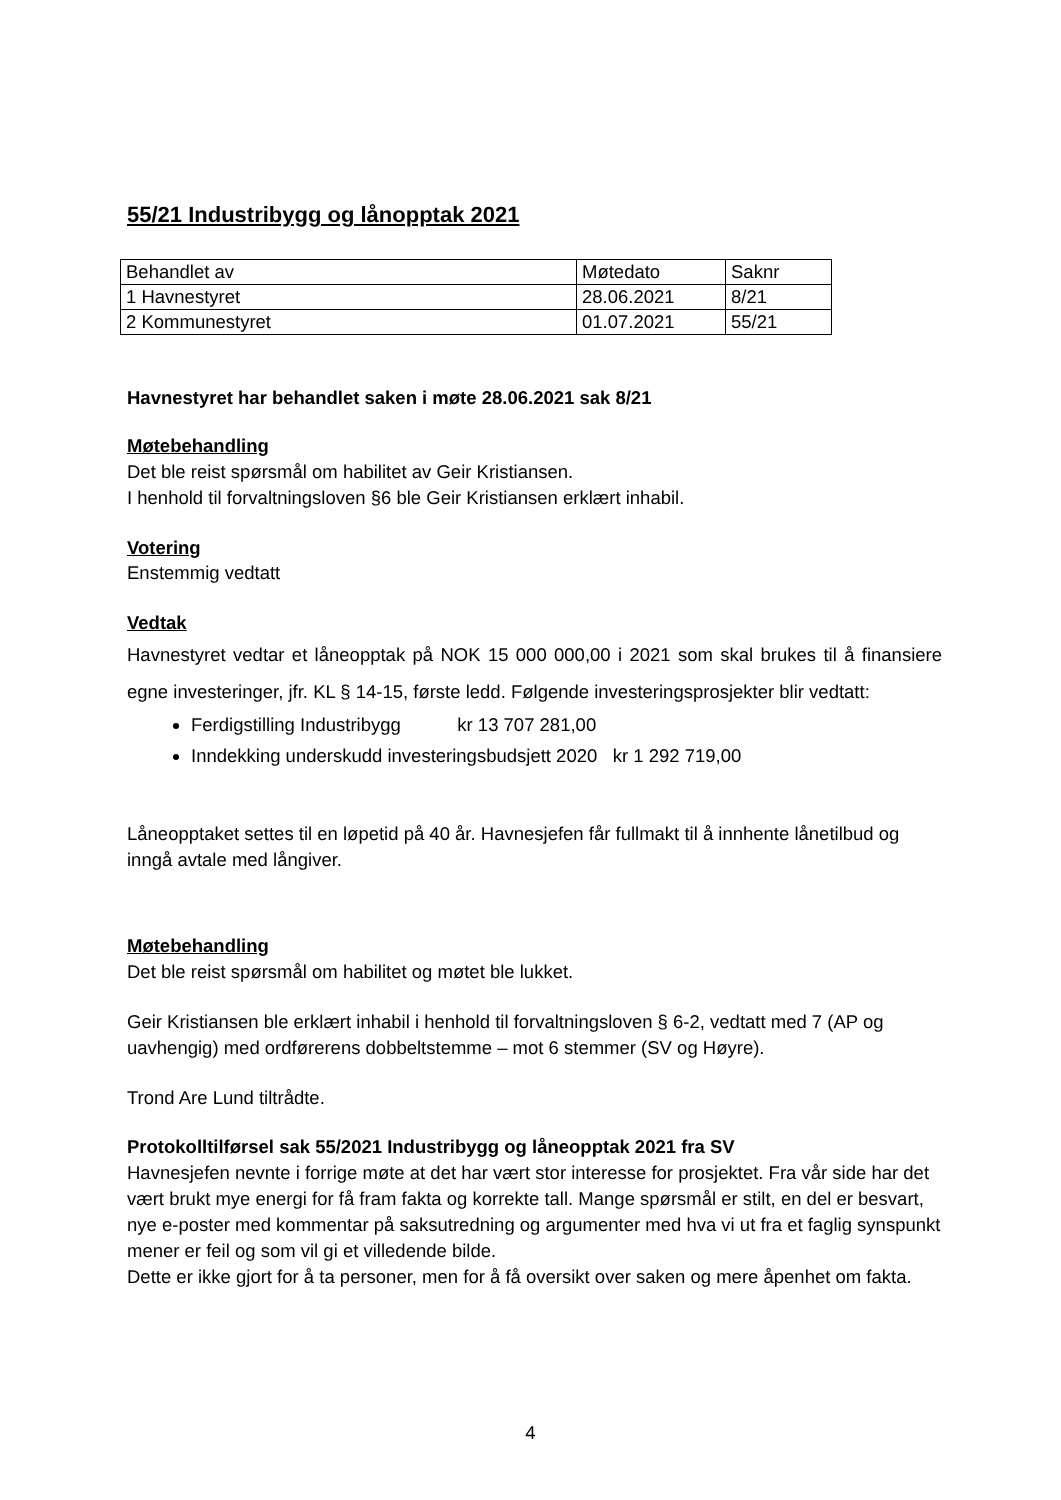55/21 Industribygg og lånopptak 2021
| Behandlet av | Møtedato | Saknr |
| 1 Havnestyret | 28.06.2021 | 8/21 |
| 2 Kommunestyret | 01.07.2021 | 55/21 |
Havnestyret har behandlet saken i møte 28.06.2021 sak 8/21
Møtebehandling
Det ble reist spørsmål om habilitet av Geir Kristiansen.
I henhold til forvaltningsloven §6 ble Geir Kristiansen erklært inhabil.
Votering
Enstemmig vedtatt
Vedtak
Havnestyret vedtar et låneopptak på NOK 15 000 000,00 i 2021 som skal brukes til å finansiere egne investeringer, jfr. KL § 14-15, første ledd. Følgende investeringsprosjekter blir vedtatt:
Ferdigstilling Industribygg kr 13 707 281,00
Inndekking underskudd investeringsbudsjett 2020 kr 1 292 719,00
Låneopptaket settes til en løpetid på 40 år. Havnesjefen får fullmakt til å innhente lånetilbud og inngå avtale med långiver.
Møtebehandling
Det ble reist spørsmål om habilitet og møtet ble lukket.
Geir Kristiansen ble erklært inhabil i henhold til forvaltningsloven § 6-2, vedtatt med 7 (AP og uavhengig) med ordførerens dobbeltstemme – mot 6 stemmer (SV og Høyre).
Trond Are Lund tiltrådte.
Protokolltilførsel sak 55/2021 Industribygg og låneopptak 2021 fra SV
Havnesjefen nevnte i forrige møte at det har vært stor interesse for prosjektet. Fra vår side har det vært brukt mye energi for få fram fakta og korrekte tall. Mange spørsmål er stilt, en del er besvart, nye e-poster med kommentar på saksutredning og argumenter med hva vi ut fra et faglig synspunkt mener er feil og som vil gi et villedende bilde.
Dette er ikke gjort for å ta personer, men for å få oversikt over saken og mere åpenhet om fakta.
4